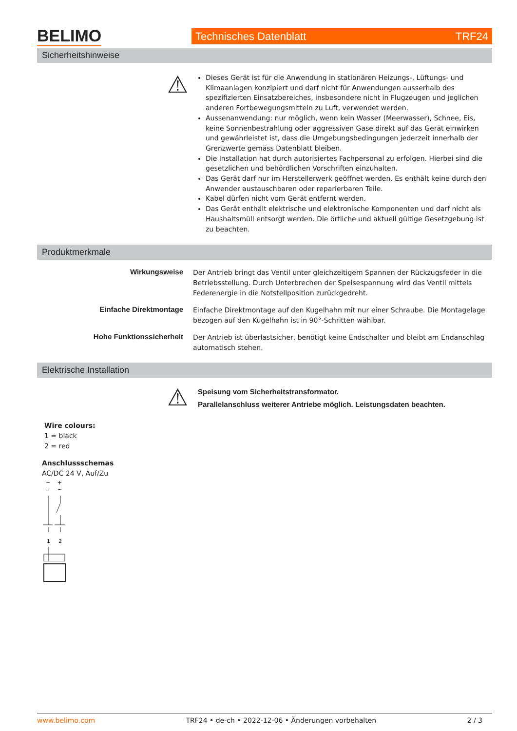BELIMO Technisches Datenblatt TRF24
Sicherheitshinweise
⚠
Dieses Gerät ist für die Anwendung in stationären Heizungs-, Lüftungs- und Klimaanlagen konzipiert und darf nicht für Anwendungen ausserhalb des spezifizierten Einsatzbereiches, insbesondere nicht in Flugzeugen und jeglichen anderen Fortbewegungsmitteln zu Luft, verwendet werden.
Aussenanwendung: nur möglich, wenn kein Wasser (Meerwasser), Schnee, Eis, keine Sonnenbestrahlung oder aggressiven Gase direkt auf das Gerät einwirken und gewährleistet ist, dass die Umgebungsbedingungen jederzeit innerhalb der Grenzwerte gemäss Datenblatt bleiben.
Die Installation hat durch autorisiertes Fachpersonal zu erfolgen. Hierbei sind die gesetzlichen und behördlichen Vorschriften einzuhalten.
Das Gerät darf nur im Herstellerwerk geöffnet werden. Es enthält keine durch den Anwender austauschbaren oder reparierbaren Teile.
Kabel dürfen nicht vom Gerät entfernt werden.
Das Gerät enthält elektrische und elektronische Komponenten und darf nicht als Haushaltsmüll entsorgt werden. Die örtliche und aktuell gültige Gesetzgebung ist zu beachten.
Produktmerkmale
Wirkungsweise
Der Antrieb bringt das Ventil unter gleichzeitigem Spannen der Rückzugsfeder in die Betriebsstellung. Durch Unterbrechen der Speisespannung wird das Ventil mittels Federenergie in die Notstellposition zurückgedreht.
Einfache Direktmontage
Einfache Direktmontage auf den Kugelhahn mit nur einer Schraube. Die Montagelage bezogen auf den Kugelhahn ist in 90°-Schritten wählbar.
Hohe Funktionssicherheit
Der Antrieb ist überlastsicher, benötigt keine Endschalter und bleibt am Endanschlag automatisch stehen.
Elektrische Installation
⚠
Speisung vom Sicherheitstransformator.
Parallelanschluss weiterer Antriebe möglich. Leistungsdaten beachten.
Wire colours:
1 = black
2 = red
Anschlussschemas
AC/DC 24 V, Auf/Zu
−
+
⊥
~
1
2
www.belimo.com TRF24 • de-ch • 2022-12-06 • Änderungen vorbehalten 2 / 3